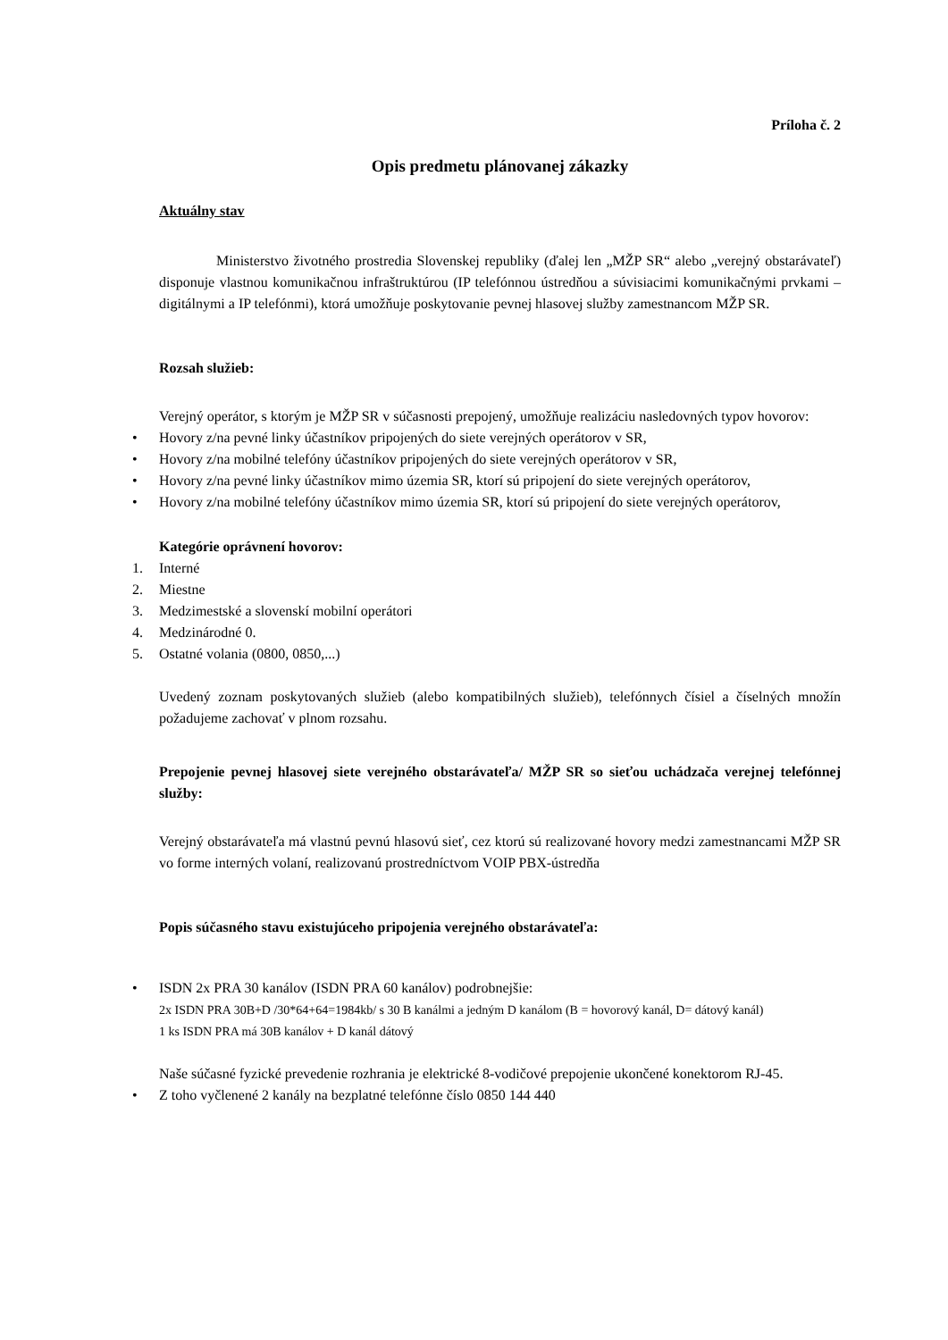Príloha č. 2
Opis predmetu plánovanej zákazky
Aktuálny stav
Ministerstvo životného prostredia Slovenskej republiky (ďalej len „MŽP SR“ alebo „verejný obstarávateľ) disponuje vlastnou komunikačnou infraštruktúrou (IP telefónnou ústredňou a súvisiacimi komunikačnými prvkami – digitálnymi a IP telefónmi), ktorá umožňuje poskytovanie pevnej hlasovej služby zamestnancom MŽP SR.
Rozsah služieb:
Verejný operátor, s ktorým je MŽP SR v súčasnosti prepojený, umožňuje realizáciu nasledovných typov hovorov:
• Hovory z/na pevné linky účastníkov pripojených do siete verejných operátorov v SR,
• Hovory z/na mobilné telefóny účastníkov pripojených do siete verejných operátorov v SR,
• Hovory z/na pevné linky účastníkov mimo územia SR, ktorí sú pripojení do siete verejných operátorov,
• Hovory z/na mobilné telefóny účastníkov mimo územia SR, ktorí sú pripojení do siete verejných operátorov,
Kategórie oprávnení hovorov:
1. Interné
2. Miestne
3. Medzimestské a slovenskí mobilní operátori
4. Medzinárodné 0.
5. Ostatné volania (0800, 0850,...)
Uvedený zoznam poskytovaných služieb (alebo kompatibilných služieb), telefónnych čísiel a číselných množín požadujeme zachovať v plnom rozsahu.
Prepojenie pevnej hlasovej siete verejného obstarávateľa/ MŽP SR so sieťou uchádzača verejnej telefónnej služby:
Verejný obstarávateľa má vlastnú pevnú hlasovú sieť, cez ktorú sú realizované hovory medzi zamestnancami MŽP SR vo forme interných volaní, realizovanú prostredníctvom VOIP PBX-ústredňa
Popis súčasného stavu existujúceho pripojenia verejného obstarávateľa:
• ISDN 2x PRA 30 kanálov (ISDN PRA 60 kanálov) podrobnejšie:
2x ISDN PRA 30B+D /30*64+64=1984kb/ s 30 B kanálmi a jedným D kanálom (B = hovorový kanál, D= dátový kanál)
1 ks ISDN PRA má 30B kanálov + D kanál dátový
Naše súčasné fyzické prevedenie rozhrania je elektrické 8-vodičové prepojenie ukončené konektorom RJ-45.
• Z toho vyčlenené 2 kanály na bezplatné telefónne číslo 0850 144 440